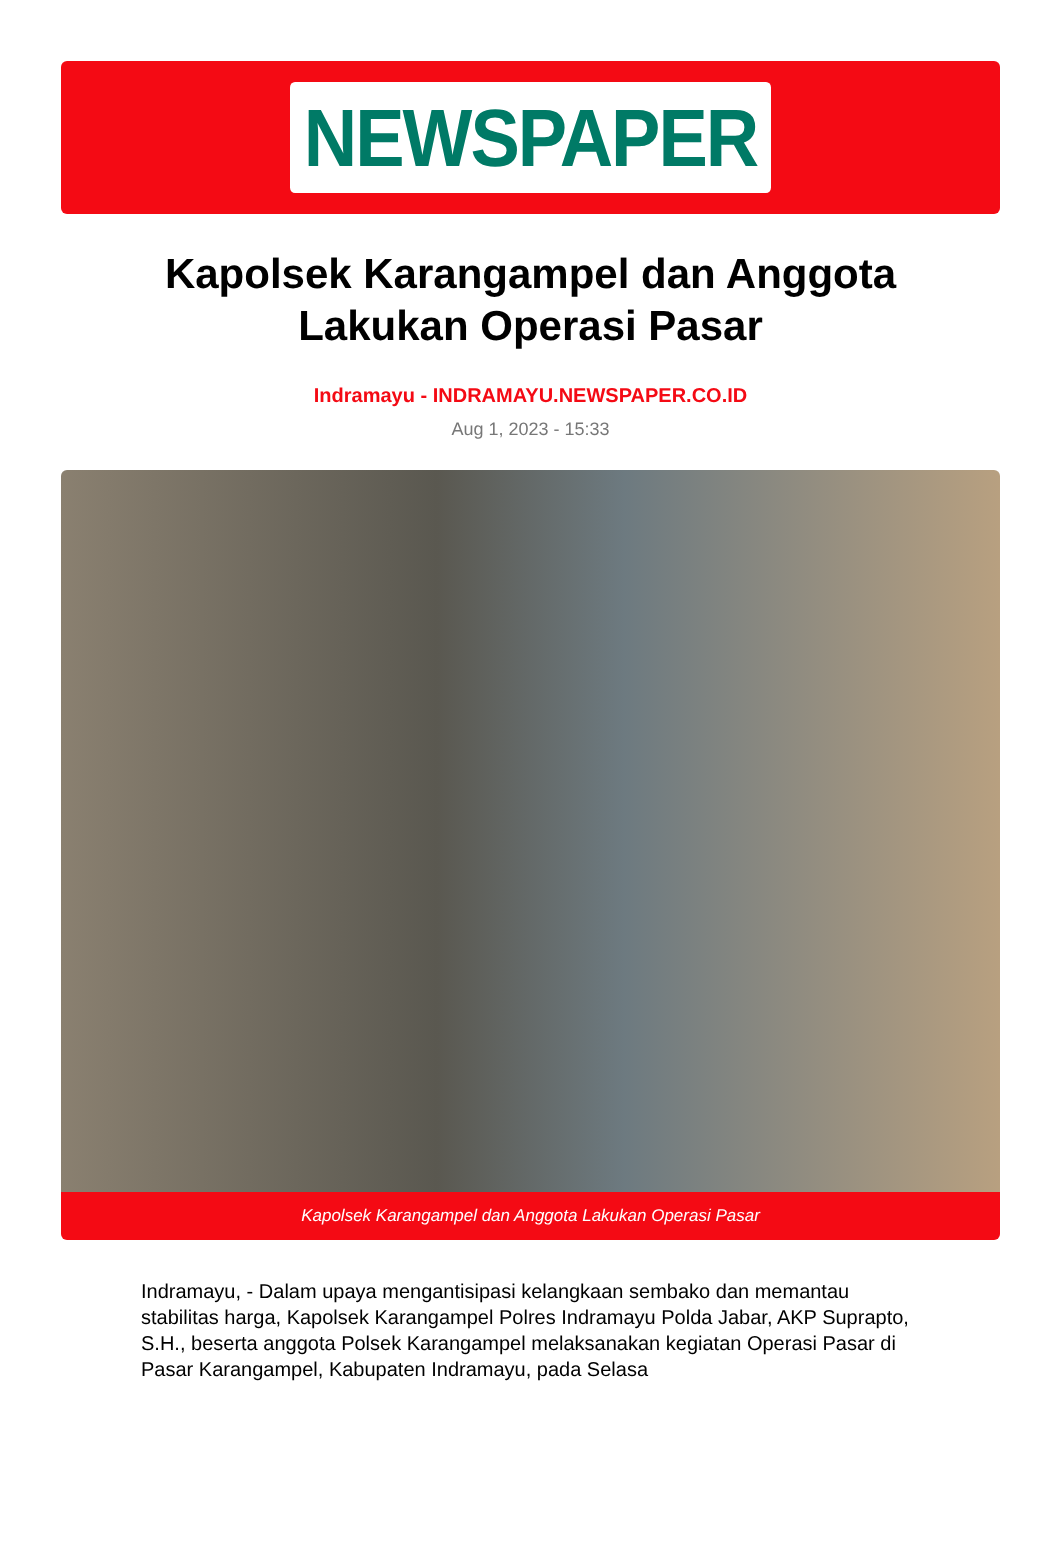NEWSPAPER
Kapolsek Karangampel dan Anggota Lakukan Operasi Pasar
Indramayu - INDRAMAYU.NEWSPAPER.CO.ID
Aug 1, 2023 - 15:33
Kapolsek Karangampel dan Anggota Lakukan Operasi Pasar
Indramayu, - Dalam upaya mengantisipasi kelangkaan sembako dan memantau stabilitas harga, Kapolsek Karangampel Polres Indramayu Polda Jabar, AKP Suprapto, S.H., beserta anggota Polsek Karangampel melaksanakan kegiatan Operasi Pasar di Pasar Karangampel, Kabupaten Indramayu, pada Selasa